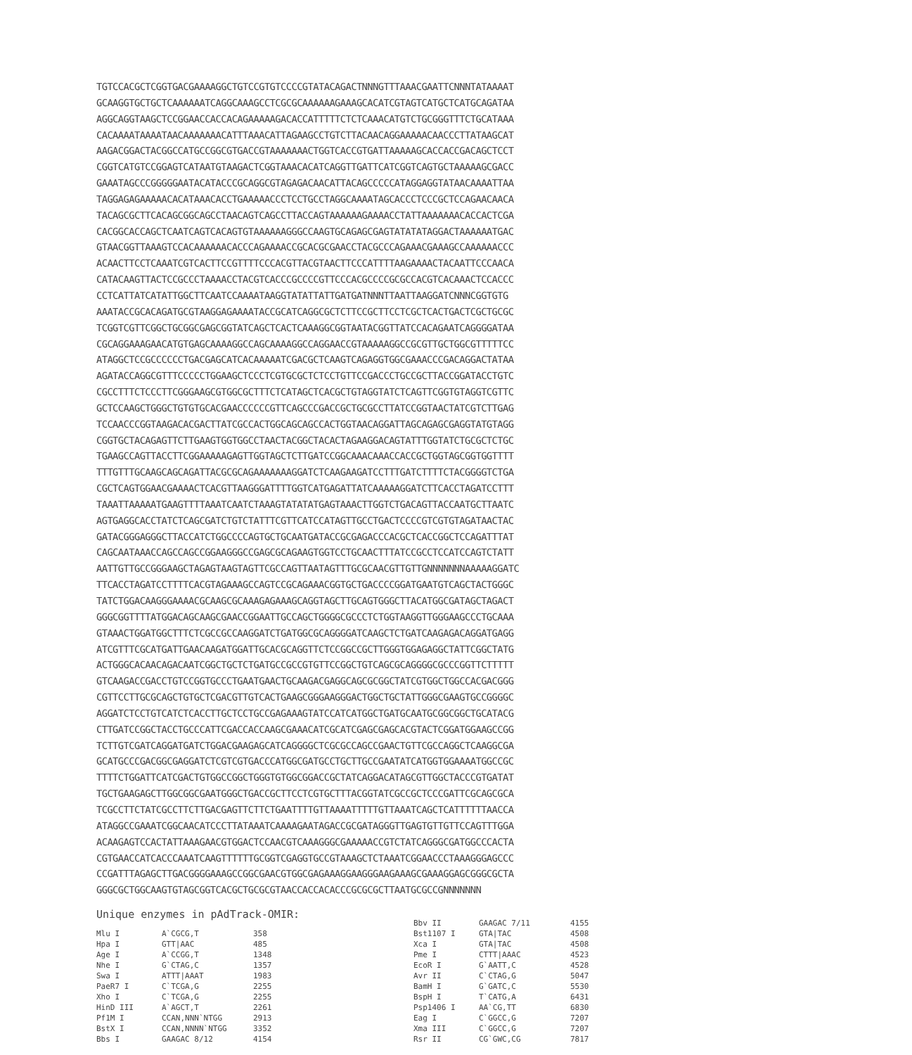TGTCCACGCTCGGTGACGAAAAGGCTGTCCGTGTCCCCGTATACAGACTNNNGTTTAAACGAATTCNNNTATAAAAT GCAAGGTGCTGCTCAAAAAATCAGGCAAAGCCTCGCGCAAAAAAGAAAGCACATCGTAGTCATGCTCATGCAGATAA AGGCAGGTAAGCTCCGGAACCACCACAGAAAAAGACACCATTTTTCTCTCAAACATGTCTGCGGGTTTCTGCATAAA CACAAAATAAAATAACAAAAAAACATTTAAACATTAGAAGCCTGTCTTACAACAGGAAAAACAACCCTTATAAGCAT AAGACGGACTACGGCCATGCCGGCGTGACCGTAAAAAAACTGGTCACCGTGATTAAAAAGCACCACCGACAGCTCCT CGGTCATGTCCGGAGTCATAATGTAAGACTCGGTAAACACATCAGGTTGATTCATCGGTCAGTGCTAAAAAGCGACC GAAATAGCCCGGGGGAATACATACCCGCAGGCGTAGAGACAACATTACAGCCCCCATAGGAGGTATAACAAAATTAA TAGGAGAGAAAAACACATAAACACCTGAAAAACCCTCCTGCCTAGGCAAAATAGCACCCTCCCGCTCCAGAACAACA TACAGCGCTTCACAGCGGCAGCCTAACAGTCAGCCTTACCAGTAAAAAAGAAAACCTATTAAAAAAACACCACTCGA CACGGCACCAGCTCAATCAGTCACAGTGTAAAAAAGGGCCAAGTGCAGAGCGAGTATATATAGGACTAAAAAATGAC GTAACGGTTAAAGTCCACAAAAAACACCCAGAAAACCGCACGCGAACCTACGCCCAGAAACGAAAGCCAAAAAACCC ACAACTTCCTCAAATCGTCACTTCCGTTTTCCCACGTTACGTAACTTCCCATTTTAAGAAAACTACAATTCCCAACA CATACAAGTTACTCCGCCCTAAAACCTACGTCACCCGCCCCGTTCCCACGCCCCGCGCCACGTCACAAACTCCACCC CCTCATTATCATATTGGCTTCAATCCAAAATAAGGTATATTATTGATGATNNNTTAATTAAGGATCNNNCGGTGTG AAATACCGCACAGATGCGTAAGGAGAAAATACCGCATCAGGCGCTCTTCCGCTTCCTCGCTCACTGACTCGCTGCGC TCGGTCGTTCGGCTGCGGCGAGCGGTATCAGCTCACTCAAAGGCGGTAATACGGTTATCCACAGAATCAGGGGATAA CGCAGGAAAGAACATGTGAGCAAAAGGCCAGCAAAAGGCCAGGAACCGTAAAAAGGCCGCGTTGCTGGCGTTTTTCC ATAGGCTCCGCCCCCCTGACGAGCATCACAAAAATCGACGCTCAAGTCAGAGGTGGCGAAACCCGACAGGACTATAA AGATACCAGGCGTTTCCCCCTGGAAGCTCCCTCGTGCGCTCTCCTGTTCCGACCCTGCCGCTTACCGGATACCTGTC CGCCTTTCTCCCTTCGGGAAGCGTGGCGCTTTCTCATAGCTCACGCTGTAGGTATCTCAGTTCGGTGTAGGTCGTTC GCTCCAAGCTGGGCTGTGTGCACGAACCCCCCGTTCAGCCCGACCGCTGCGCCTTATCCGGTAACTATCGTCTTGAG TCCAACCCGGTAAGACACGACTTATCGCCACTGGCAGCAGCCACTGGTAACAGGATTAGCAGAGCGAGGTATGTAGG CGGTGCTACAGAGTTCTTGAAGTGGTGGCCTAACTACGGCTACACTAGAAGGACAGTATTTGGTATCTGCGCTCTGC TGAAGCCAGTTACCTTCGGAAAAAGAGTTGGTAGCTCTTGATCCGGCAAACAAACCACCGCTGGTAGCGGTGGTTTT TTTGTTTGCAAGCAGCAGATTACGCGCAGAAAAAAAGGATCTCAAGAAGATCCTTTGATCTTTTCTACGGGGTCTGA CGCTCAGTGGAACGAAAACTCACGTTAAGGGATTTTGGTCATGAGATTATCAAAAAGGATCTTCACCTAGATCCTTT TAAATTAAAAATGAAGTTTTAAATCAATCTAAAGTATATATGAGTAAACTTGGTCTGACAGTTACCAATGCTTAATC AGTGAGGCACCTATCTCAGCGATCTGTCTATTTCGTTCATCCATAGTTGCCTGACTCCCCGTCGTGTAGATAACTAC GATACGGGAGGGCTTACCATCTGGCCCCAGTGCTGCAATGATACCGCGAGACCCACGCTCACCGGCTCCAGATTTAT CAGCAATAAACCAGCCAGCCGGAAGGGCCGAGCGCAGAAGTGGTCCTGCAACTTTATCCGCCTCCATCCAGTCTATT AATTGTTGCCGGGAAGCTAGAGTAAGTAGTTCGCCAGTTAATAGTTTGCGCAACGTTGTTGNNNNNNNAAAAAGGATC TTCACCTAGATCCTTTTCACGTAGAAAGCCAGTCCGCAGAAACGGTGCTGACCCCGGATGAATGTCAGCTACTGGGC TATCTGGACAAGGGAAAACGCAAGCGCAAAGAGAAAGCAGGTAGCTTGCAGTGGGCTTACATGGCGATAGCTAGACT GGGCGGTTTTATGGACAGCAAGCGAACCGGAATTGCCAGCTGGGGCGCCCTCTGGTAAGGTTGGGAAGCCCTGCAAA GTAAACTGGATGGCTTTCTCGCCGCCAAGGATCTGATGGCGCAGGGGATCAAGCTCTGATCAAGAGACAGGATGAGG ATCGTTTCGCATGATTGAACAAGATGGATTGCACGCAGGTTCTCCGGCCGCTTGGGTGGAGAGGCTATTCGGCTATG ACTGGGCACAACAGACAATCGGCTGCTCTGATGCCGCCGTGTTCCGGCTGTCAGCGCAGGGGCGCCCGGTTCTTTTT GTCAAGACCGACCTGTCCGGTGCCCTGAATGAACTGCAAGACGAGGCAGCGCGGCTATCGTGGCTGGCCACGACGGG CGTTCCTTGCGCAGCTGTGCTCGACGTTGTCACTGAAGCGGGAAGGGACTGGCTGCTATTGGGCGAAGTGCCGGGGC AGGATCTCCTGTCATCTCACCTTGCTCCTGCCGAGAAAGTATCCATCATGGCTGATGCAATGCGGCGGCTGCATACG CTTGATCCGGCTACCTGCCCATTCGACCACCAAGCGAAACATCGCATCGAGCGAGCACGTACTCGGATGGAAGCCGG TCTTGTCGATCAGGATGATCTGGACGAAGAGCATCAGGGGCTCGCGCCAGCCGAACTGTTCGCCAGGCTCAAGGCGA GCATGCCCGACGGCGAGGATCTCGTCGTGACCCATGGCGATGCCTGCTTGCCGAATATCATGGTGGAAAATGGCCGC TTTTCTGGATTCATCGACTGTGGCCGGCTGGGTGTGGCGGACCGCTATCAGGACATAGCGTTGGCTACCCGTGATAT TGCTGAAGAGCTTGGCGGCGAATGGGCTGACCGCTTCCTCGTGCTTTACGGTATCGCCGCTCCCGATTCGCAGCGCA TCGCCTTCTATCGCCTTCTTGACGAGTTCTTCTGAATTTTGTTAAAATTTTTGTTAAATCAGCTCATTTTTTAACCA ATAGGCCGAAATCGGCAACATCCCTTATAAATCAAAAGAATAGACCGCGATAGGGTTGAGTGTTGTTCCAGTTTGGA ACAAGAGTCCACTATTAAAGAACGTGGACTCCAACGTCAAAGGGCGAAAAACCGTCTATCAGGGCGATGGCCCACTA CGTGAACCATCACCCAAATCAAGTTTTTTGCGGTCGAGGTGCCGTAAAGCTCTAAATCGGAACCCTAAAGGGAGCCC CCGATTTAGAGCTTGACGGGGAAAGCCGGCGAACGTGGCGAGAAAGGAAGGGAAGAAAGCGAAAGGAGCGGGCGCTA GGGCGCTGGCAAGTGTAGCGGTCACGCTGCGCGTAACCACCACACCCGCGCGCTTAATGCGCCGNNNNNNN
Unique enzymes in pAdTrack-OMIR:
| Mlu I | A`CGCG,T | 358 |
| Hpa I | GTT/AAC | 485 |
| Age I | A`CCGG,T | 1348 |
| Nhe I | G`CTAG,C | 1357 |
| Swa I | ATTT/AAAT | 1983 |
| PaeR7 I | C`TCGA,G | 2255 |
| Xho I | C`TCGA,G | 2255 |
| HinD III | A`AGCT,T | 2261 |
| Pf1M I | CCAN,NNN`NTGG | 2913 |
| BstX I | CCAN,NNNN`NTGG | 3352 |
| Bbs I | GAAGAC 8/12 | 4154 |
| Bbv II | GAAGAC 7/11 | 4155 |
| Bst1107 I | GTA/TAC | 4508 |
| Xca I | GTA/TAC | 4508 |
| Pme I | CTTT/AAAC | 4523 |
| EcoR I | G`AATT,C | 4528 |
| Avr II | C`CTAG,G | 5047 |
| BamH I | G`GATC,C | 5530 |
| BspH I | T`CATG,A | 6431 |
| Psp1406 I | AA`CG,TT | 6830 |
| Eag I | C`GGCC,G | 7207 |
| Xma III | C`GGCC,G | 7207 |
| Rsr II | CG`GWC,CG | 7817 |